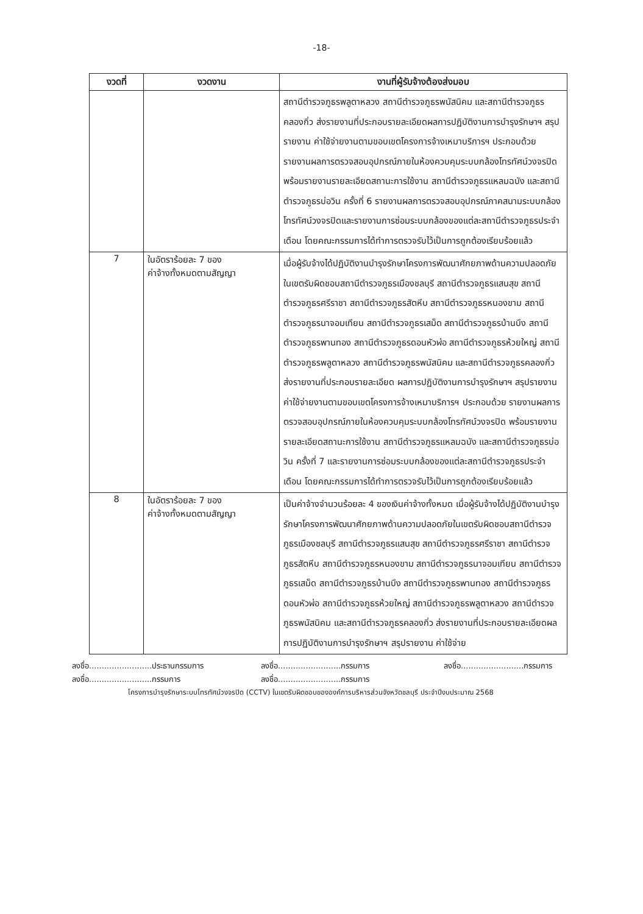-18-
| งวดที่ | งวดงาน | งานที่ผู้รับจ้างต้องส่งมอบ |
| --- | --- | --- |
| | | สถานีตำรวจภูธรพลูตาหลวง สถานีตำรวจภูธรพนัสนิคม และสถานีตำรวจภูธรคลองกิ่ว ส่งรายงานที่ประกอบรายละเอียดผลการปฏิบัติงานการบำรุงรักษาฯ สรุปรายงาน ค่าใช้จ่ายงานตามขอบเขตโครงการจ้างเหมาบริการฯ ประกอบด้วย รายงานผลการตรวจสอบอุปกรณ์ภายในห้องควบคุมระบบกล้องโทรทัศน์วงจรปิด พร้อมรายงานรายละเอียดสถานะการใช้งาน สถานีตำรวจภูธรแหลมฉบัง และสถานีตำรวจภูธรบ่อวิน ครั้งที่ 6 รายงานผลการตรวจสอบอุปกรณ์ภาคสนามระบบกล้องโทรทัศน์วงจรปิดและรายงานการซ่อมระบบกล้องของแต่ละสถานีตำรวจภูธรประจำเดือน โดยคณะกรรมการได้ทำการตรวจรับไว้เป็นการถูกต้องเรียบร้อยแล้ว |
| 7 | ในอัตราร้อยละ 7 ของ ค่าจ้างทั้งหมดตามสัญญา | เมื่อผู้รับจ้างได้ปฏิบัติงานบำรุงรักษาโครงการพัฒนาศักยภาพด้านความปลอดภัยในเขตรับผิดชอบสถานีตำรวจภูธรเมืองชลบุรี สถานีตำรวจภูธรแสนสุข สถานีตำรวจภูธรศรีราชา สถานีตำรวจภูธรสัตหีบ สถานีตำรวจภูธรหนองขาม สถานีตำรวจภูธรนาจอมเทียน สถานีตำรวจภูธรเสม็ด สถานีตำรวจภูธรบ้านบึง สถานีตำรวจภูธรพานทอง สถานีตำรวจภูธรดอนหัวฬ่อ สถานีตำรวจภูธรห้วยใหญ่ สถานีตำรวจภูธรพลูตาหลวง สถานีตำรวจภูธรพนัสนิคม และสถานีตำรวจภูธรคลองกิ่ว ส่งรายงานที่ประกอบรายละเอียด ผลการปฏิบัติงานการบำรุงรักษาฯ สรุปรายงาน ค่าใช้จ่ายงานตามขอบเขตโครงการจ้างเหมาบริการฯ ประกอบด้วย รายงานผลการตรวจสอบอุปกรณ์ภายในห้องควบคุมระบบกล้องโทรทัศน์วงจรปิด พร้อมรายงานรายละเอียดสถานะการใช้งาน สถานีตำรวจภูธรแหลมฉบัง และสถานีตำรวจภูธรบ่อวิน ครั้งที่ 7 และรายงานการซ่อมระบบกล้องของแต่ละสถานีตำรวจภูธรประจำเดือน โดยคณะกรรมการได้ทำการตรวจรับไว้เป็นการถูกต้องเรียบร้อยแล้ว |
| 8 | ในอัตราร้อยละ 7 ของ ค่าจ้างทั้งหมดตามสัญญา | เป็นค่าจ้างจำนวนร้อยละ 4 ของเงินค่าจ้างทั้งหมด เมื่อผู้รับจ้างได้ปฏิบัติงานบำรุงรักษาโครงการพัฒนาศักยภาพด้านความปลอดภัยในเขตรับผิดชอบสถานีตำรวจภูธรเมืองชลบุรี สถานีตำรวจภูธรแสนสุข สถานีตำรวจภูธรศรีราชา สถานีตำรวจภูธรสัตหีบ สถานีตำรวจภูธรหนองขาม สถานีตำรวจภูธรนาจอมเทียน สถานีตำรวจภูธรเสม็ด สถานีตำรวจภูธรบ้านบึง สถานีตำรวจภูธรพานทอง สถานีตำรวจภูธรดอนหัวฬ่อ สถานีตำรวจภูธรห้วยใหญ่ สถานีตำรวจภูธรพลูตาหลวง สถานีตำรวจภูธรพนัสนิคม และสถานีตำรวจภูธรคลองกิ่ว ส่งรายงานที่ประกอบรายละเอียดผลการปฏิบัติงานการบำรุงรักษาฯ สรุปรายงาน ค่าใช้จ่าย |
ลงชื่อ.........................ประธานกรรมการ
ลงชื่อ.........................กรรมการ
ลงชื่อ.........................กรรมการ
ลงชื่อ.........................กรรมการ
ลงชื่อ.........................กรรมการ
โครงการบำรุงรักษาระบบโทรทัศน์วงจรปิด (CCTV) ในเขตรับผิดชอบขององค์การบริหารส่วนจังหวัดชลบุรี ประจำปีงบประมาณ 2568